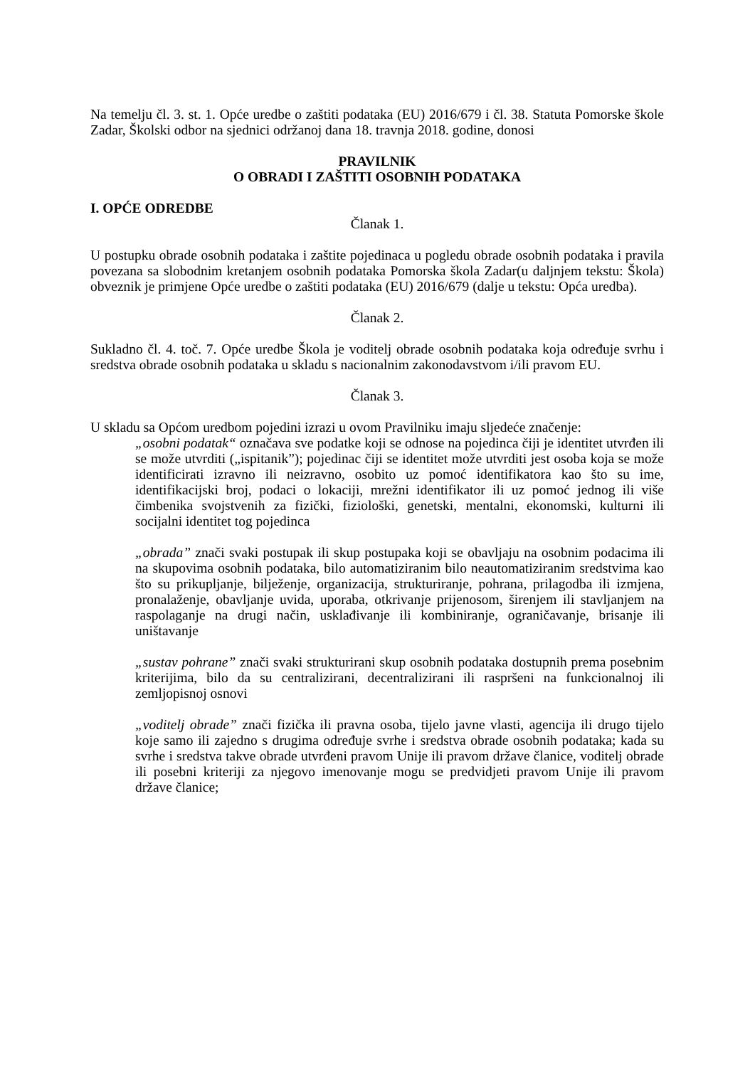Na temelju čl. 3. st. 1. Opće uredbe o zaštiti podataka (EU) 2016/679 i čl. 38. Statuta Pomorske škole Zadar, Školski odbor na sjednici održanoj dana 18. travnja 2018. godine, donosi
PRAVILNIK
O OBRADI I ZAŠTITI OSOBNIH PODATAKA
I. OPĆE ODREDBE
Članak 1.
U postupku obrade osobnih podataka i zaštite pojedinaca u pogledu obrade osobnih podataka i pravila povezana sa slobodnim kretanjem osobnih podataka Pomorska škola Zadar(u daljnjem tekstu: Škola) obveznik je primjene Opće uredbe o zaštiti podataka (EU) 2016/679 (dalje u tekstu: Opća uredba).
Članak 2.
Sukladno čl. 4. toč. 7. Opće uredbe Škola je voditelj obrade osobnih podataka koja određuje svrhu i sredstva obrade osobnih podataka u skladu s nacionalnim zakonodavstvom i/ili pravom EU.
Članak 3.
U skladu sa Općom uredbom pojedini izrazi u ovom Pravilniku imaju sljedeće značenje:
„osobni podatak“ označava sve podatke koji se odnose na pojedinca čiji je identitet utvrđen ili se može utvrditi („ispitanik”); pojedinac čiji se identitet može utvrditi jest osoba koja se može identificirati izravno ili neizravno, osobito uz pomoć identifikatora kao što su ime, identifikacijski broj, podaci o lokaciji, mrežni identifikator ili uz pomoć jednog ili više čimbenika svojstvenih za fizički, fiziološki, genetski, mentalni, ekonomski, kulturni ili socijalni identitet tog pojedinca
„obrada” znači svaki postupak ili skup postupaka koji se obavljaju na osobnim podacima ili na skupovima osobnih podataka, bilo automatiziranim bilo neautomatiziranim sredstvima kao što su prikupljanje, bilježenje, organizacija, strukturiranje, pohrana, prilagodba ili izmjena, pronalaženje, obavljanje uvida, uporaba, otkrivanje prijenosom, širenjem ili stavljanjem na raspolaganje na drugi način, usklađivanje ili kombiniranje, ograničavanje, brisanje ili uništavanje
„sustav pohrane” znači svaki strukturirani skup osobnih podataka dostupnih prema posebnim kriterijima, bilo da su centralizirani, decentralizirani ili raspršeni na funkcionalnoj ili zemljopisnoj osnovi
„voditelj obrade” znači fizička ili pravna osoba, tijelo javne vlasti, agencija ili drugo tijelo koje samo ili zajedno s drugima određuje svrhe i sredstva obrade osobnih podataka; kada su svrhe i sredstva takve obrade utvrđeni pravom Unije ili pravom države članice, voditelj obrade ili posebni kriteriji za njegovo imenovanje mogu se predvidjeti pravom Unije ili pravom države članice;